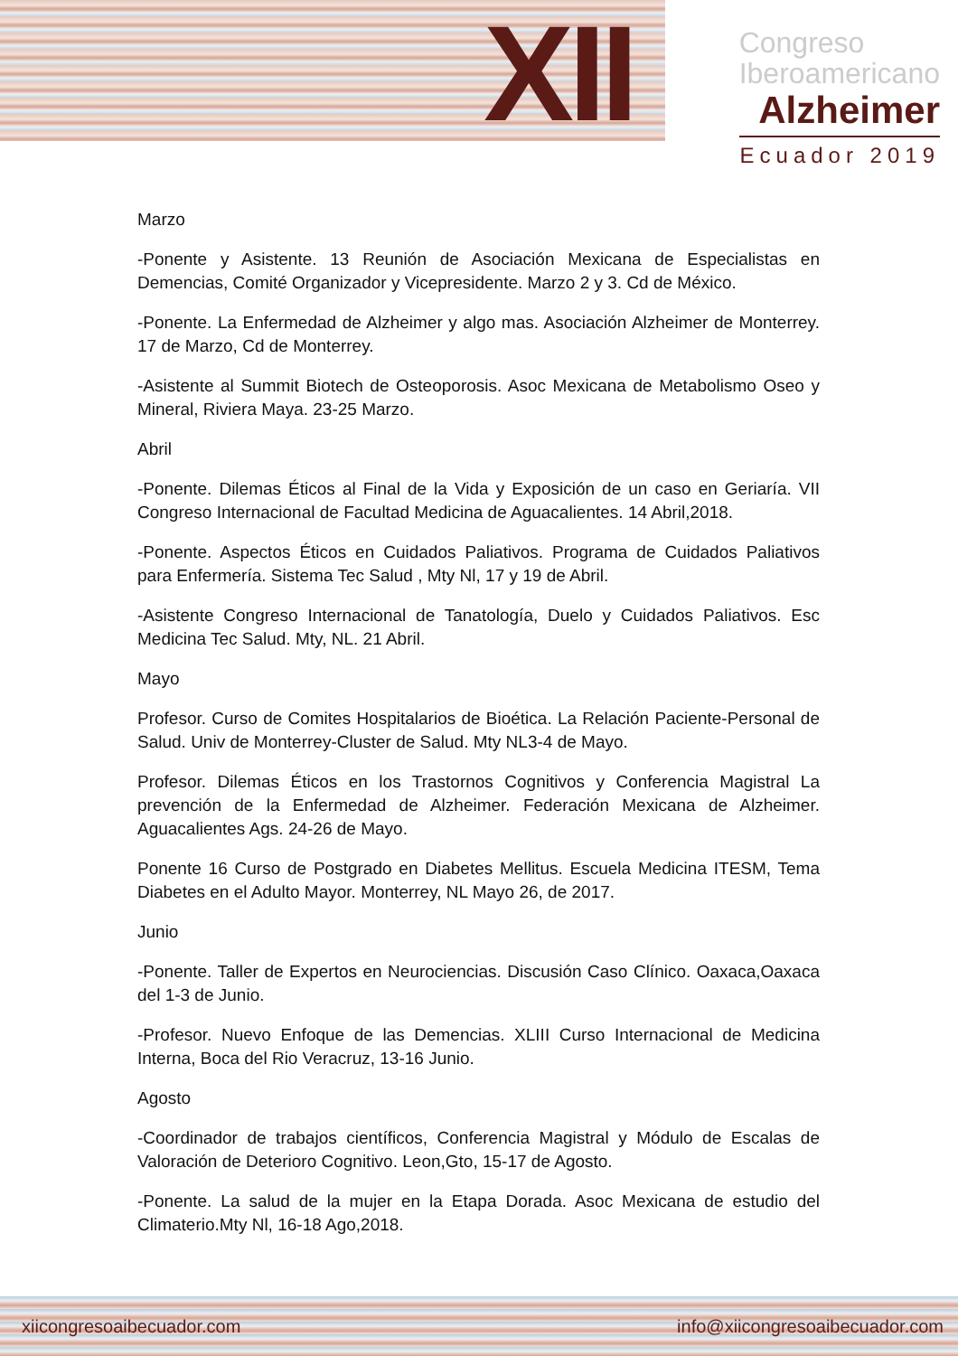XII
Congreso
Iberoamericano
Alzheimer
Ecuador 2019
Marzo
-Ponente y Asistente. 13 Reunión de Asociación Mexicana de Especialistas en Demencias, Comité Organizador y Vicepresidente. Marzo 2 y 3. Cd de México.
-Ponente. La Enfermedad de Alzheimer y algo mas. Asociación Alzheimer de Monterrey. 17 de Marzo, Cd de Monterrey.
-Asistente al Summit Biotech de Osteoporosis. Asoc Mexicana de Metabolismo Oseo y Mineral, Riviera Maya. 23-25 Marzo.
Abril
-Ponente. Dilemas Éticos al Final de la Vida y Exposición de un caso en Geriaría. VII Congreso Internacional de Facultad Medicina de Aguacalientes. 14 Abril,2018.
-Ponente. Aspectos Éticos en Cuidados Paliativos. Programa de Cuidados Paliativos para Enfermería. Sistema Tec Salud , Mty Nl, 17 y 19 de Abril.
-Asistente Congreso Internacional de Tanatología, Duelo y Cuidados Paliativos. Esc Medicina Tec Salud. Mty, NL. 21 Abril.
Mayo
Profesor. Curso de Comites Hospitalarios de Bioética. La Relación Paciente-Personal de Salud. Univ de Monterrey-Cluster de Salud. Mty NL3-4 de Mayo.
Profesor. Dilemas Éticos en los Trastornos Cognitivos y Conferencia Magistral La prevención de la Enfermedad de Alzheimer. Federación Mexicana de Alzheimer. Aguacalientes Ags. 24-26 de Mayo.
Ponente 16 Curso de Postgrado en Diabetes Mellitus. Escuela Medicina ITESM, Tema Diabetes en el Adulto Mayor. Monterrey, NL Mayo 26, de 2017.
Junio
-Ponente. Taller de Expertos en Neurociencias. Discusión Caso Clínico. Oaxaca,Oaxaca del 1-3 de Junio.
-Profesor. Nuevo Enfoque de las Demencias. XLIII Curso Internacional de Medicina Interna, Boca del Rio Veracruz, 13-16 Junio.
Agosto
-Coordinador de trabajos científicos, Conferencia Magistral y Módulo de Escalas de Valoración de Deterioro Cognitivo. Leon,Gto, 15-17 de Agosto.
-Ponente. La salud de la mujer en la Etapa Dorada. Asoc Mexicana de estudio del Climaterio.Mty Nl, 16-18 Ago,2018.
xiicongresoaibecuador.com info@xiicongresoaibecuador.com